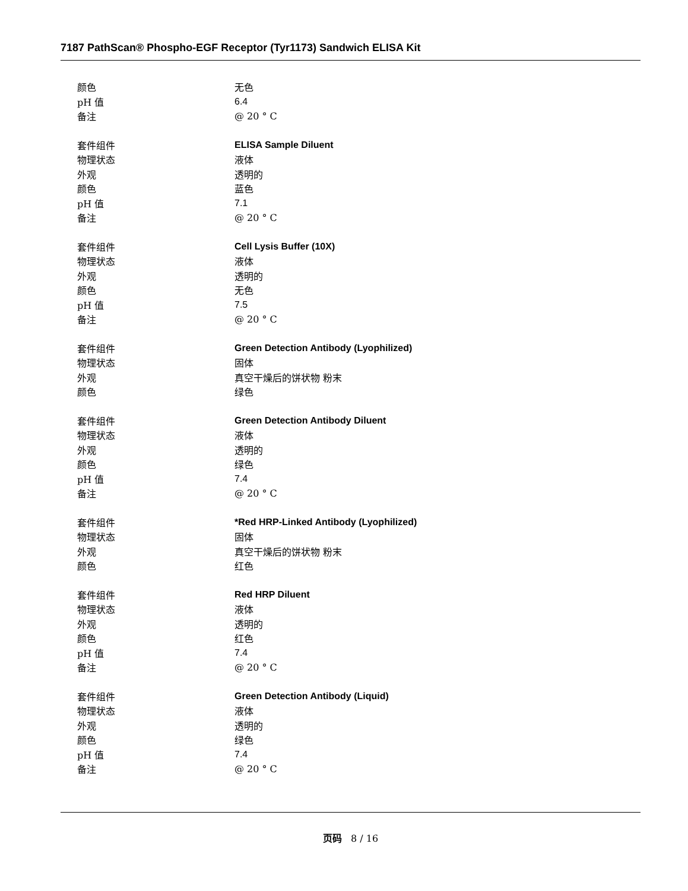7187 PathScan® Phospho-EGF Receptor (Tyr1173) Sandwich ELISA Kit
| 颜色 | 无色 |
| pH 值 | 6.4 |
| 备注 | @ 20 ° C |
| 套件组件 | ELISA Sample Diluent |
| 物理状态 | 液体 |
| 外观 | 透明的 |
| 颜色 | 蓝色 |
| pH 值 | 7.1 |
| 备注 | @ 20 ° C |
| 套件组件 | Cell Lysis Buffer (10X) |
| 物理状态 | 液体 |
| 外观 | 透明的 |
| 颜色 | 无色 |
| pH 值 | 7.5 |
| 备注 | @ 20 ° C |
| 套件组件 | Green Detection Antibody (Lyophilized) |
| 物理状态 | 固体 |
| 外观 | 真空干燥后的饼状物 粉末 |
| 颜色 | 绿色 |
| 套件组件 | Green Detection Antibody Diluent |
| 物理状态 | 液体 |
| 外观 | 透明的 |
| 颜色 | 绿色 |
| pH 值 | 7.4 |
| 备注 | @ 20 ° C |
| 套件组件 | *Red HRP-Linked Antibody (Lyophilized) |
| 物理状态 | 固体 |
| 外观 | 真空干燥后的饼状物 粉末 |
| 颜色 | 红色 |
| 套件组件 | Red HRP Diluent |
| 物理状态 | 液体 |
| 外观 | 透明的 |
| 颜色 | 红色 |
| pH 值 | 7.4 |
| 备注 | @ 20 ° C |
| 套件组件 | Green Detection Antibody (Liquid) |
| 物理状态 | 液体 |
| 外观 | 透明的 |
| 颜色 | 绿色 |
| pH 值 | 7.4 |
| 备注 | @ 20 ° C |
页码 8 / 16